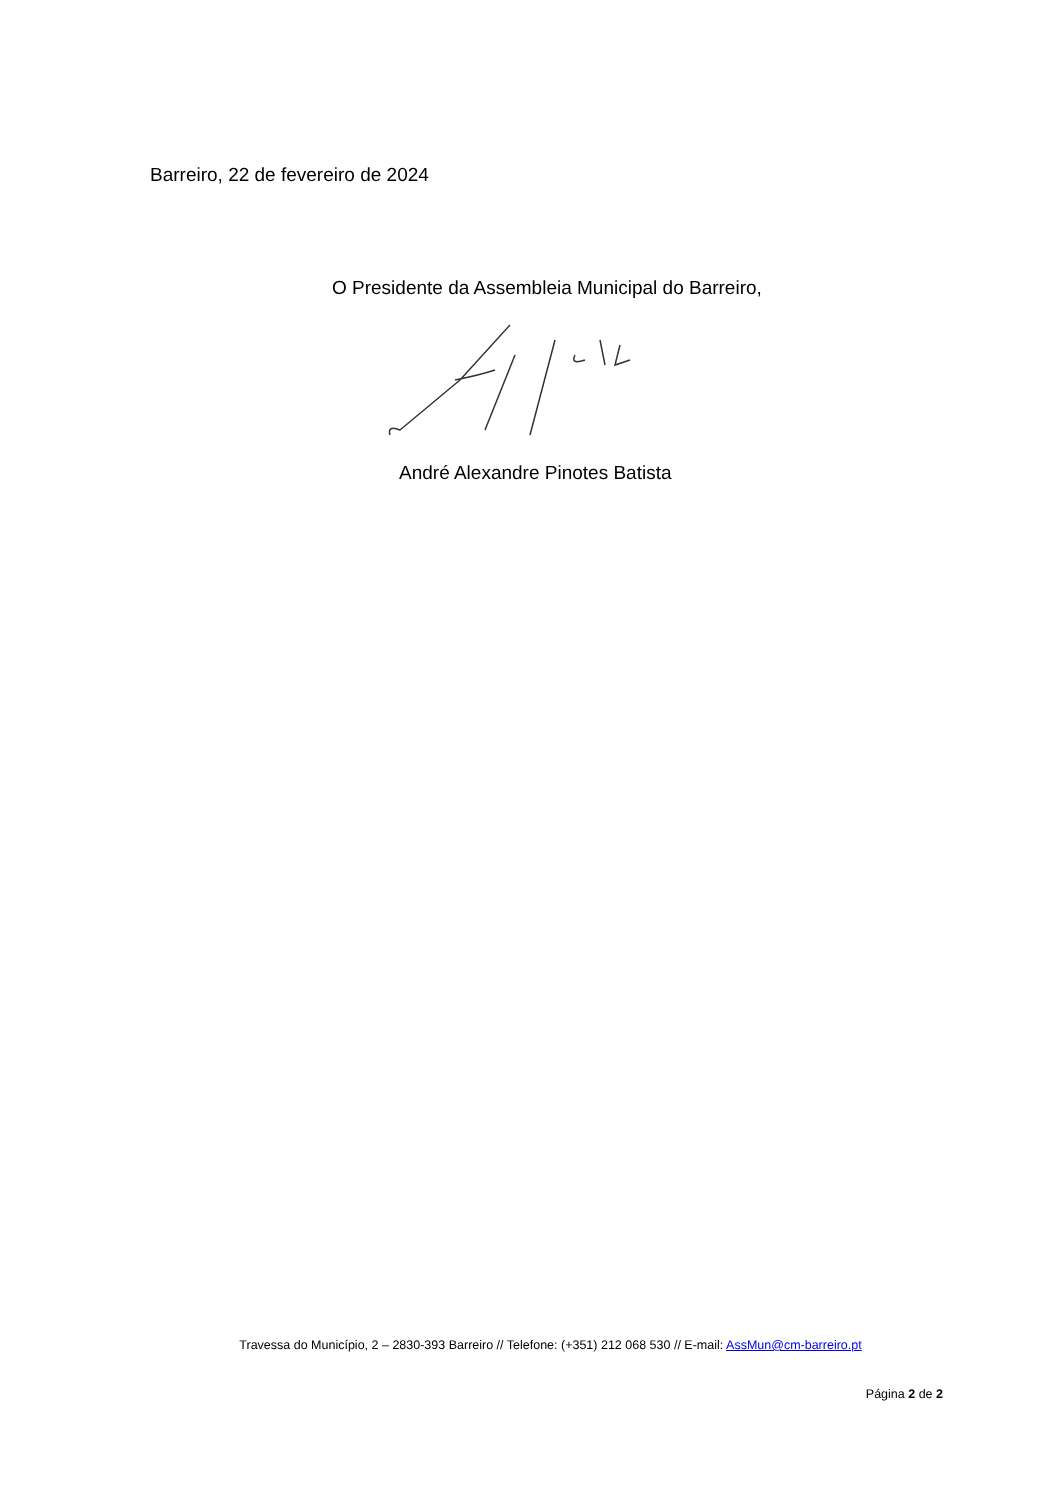Barreiro, 22 de fevereiro de 2024
O Presidente da Assembleia Municipal do Barreiro,
André Alexandre Pinotes Batista
Travessa do Município, 2 – 2830-393 Barreiro // Telefone: (+351) 212 068 530 // E-mail: AssMun@cm-barreiro.pt
Página 2 de 2